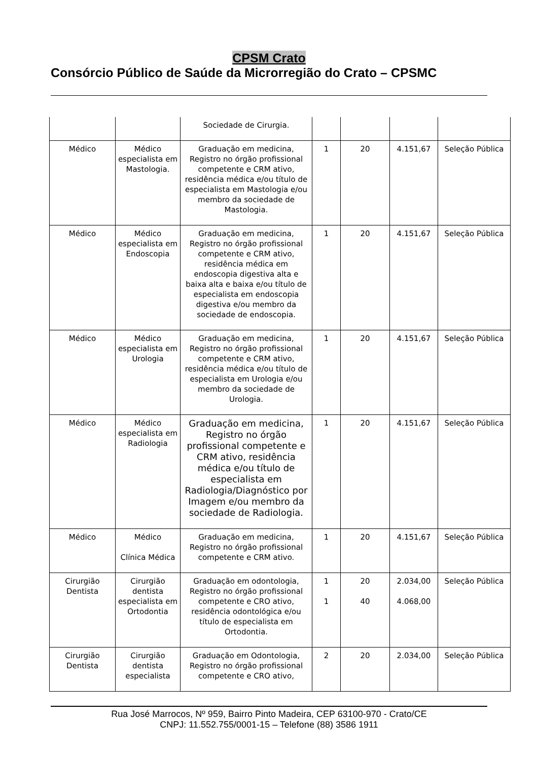CPSM Crato
Consórcio Público de Saúde da Microrregião do Crato – CPSMC
| | | Sociedade de Cirurgia. | | | | |
| Médico | Médico especialista em Mastologia. | Graduação em medicina, Registro no órgão profissional competente e CRM ativo, residência médica e/ou título de especialista em Mastologia e/ou membro da sociedade de Mastologia. | 1 | 20 | 4.151,67 | Seleção Pública |
| Médico | Médico especialista em Endoscopia | Graduação em medicina, Registro no órgão profissional competente e CRM ativo, residência médica em endoscopia digestiva alta e baixa alta e baixa e/ou título de especialista em endoscopia digestiva e/ou membro da sociedade de endoscopia. | 1 | 20 | 4.151,67 | Seleção Pública |
| Médico | Médico especialista em Urologia | Graduação em medicina, Registro no órgão profissional competente e CRM ativo, residência médica e/ou título de especialista em Urologia e/ou membro da sociedade de Urologia. | 1 | 20 | 4.151,67 | Seleção Pública |
| Médico | Médico especialista em Radiologia | Graduação em medicina, Registro no órgão profissional competente e CRM ativo, residência médica e/ou título de especialista em Radiologia/Diagnóstico por Imagem e/ou membro da sociedade de Radiologia. | 1 | 20 | 4.151,67 | Seleção Pública |
| Médico | Médico Clínica Médica | Graduação em medicina, Registro no órgão profissional competente e CRM ativo. | 1 | 20 | 4.151,67 | Seleção Pública |
| Cirurgião Dentista | Cirurgião dentista especialista em Ortodontia | Graduação em odontologia, Registro no órgão profissional competente e CRO ativo, residência odontológica e/ou título de especialista em Ortodontia. | 1 1 | 20 40 | 2.034,00 4.068,00 | Seleção Pública |
| Cirurgião Dentista | Cirurgião dentista especialista | Graduação em Odontologia, Registro no órgão profissional competente e CRO ativo, | 2 | 20 | 2.034,00 | Seleção Pública |
Rua José Marrocos, Nº 959, Bairro Pinto Madeira, CEP 63100-970 - Crato/CE
CNPJ: 11.552.755/0001-15 – Telefone (88) 3586 1911